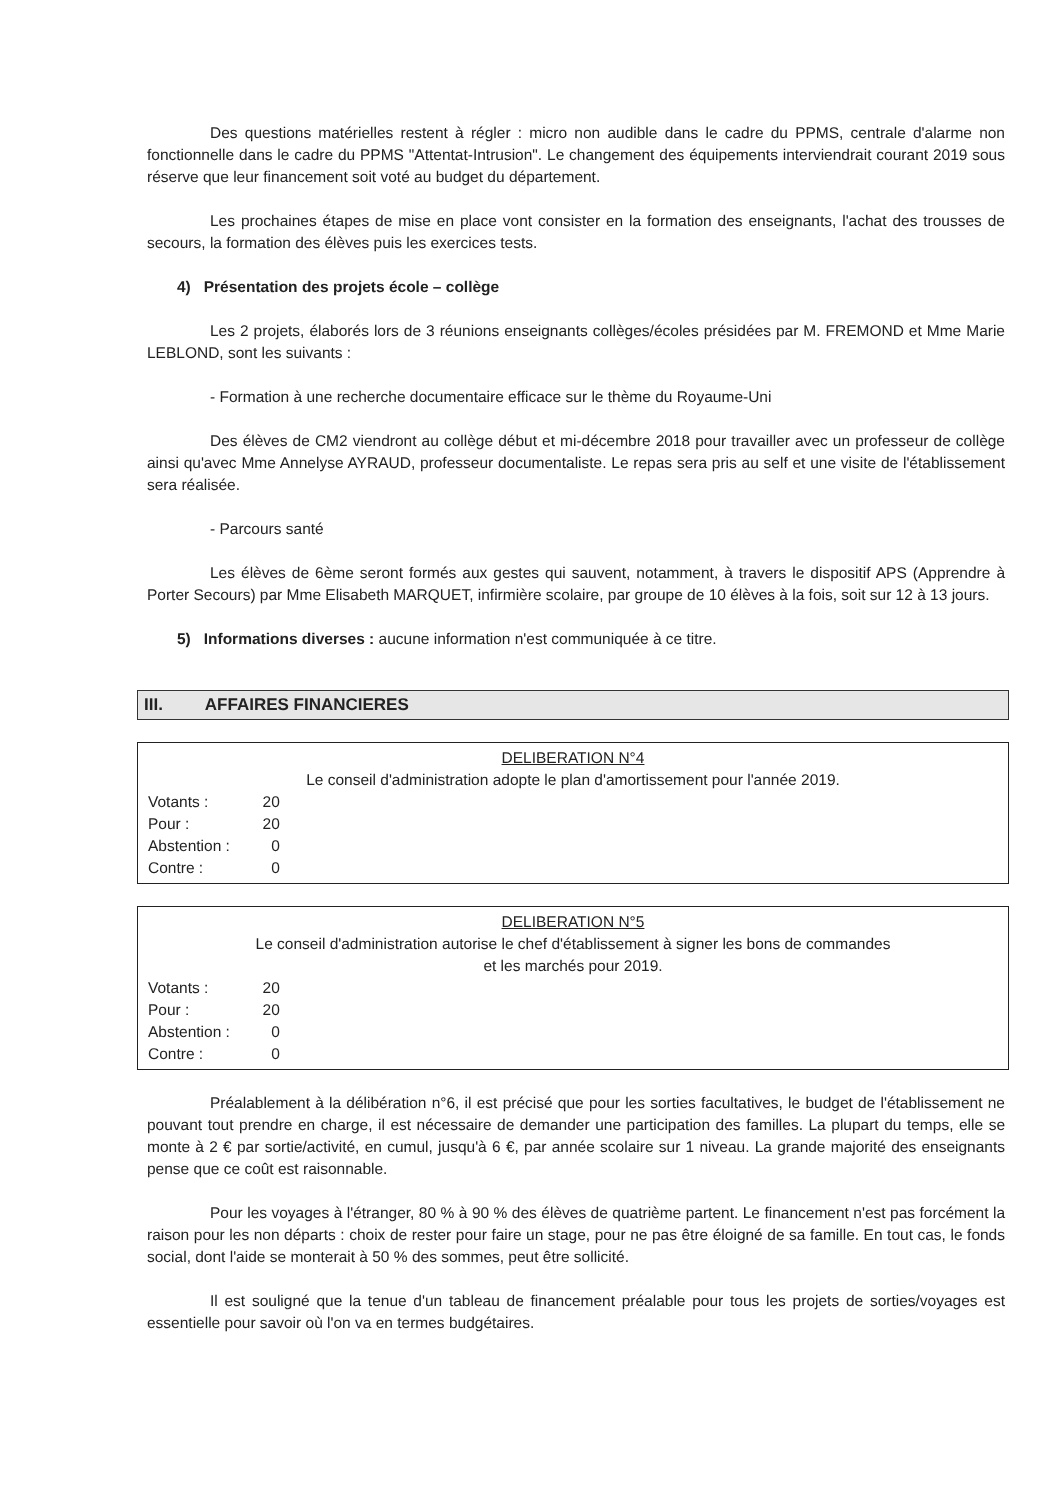Des questions matérielles restent à régler : micro non audible dans le cadre du PPMS, centrale d'alarme non fonctionnelle dans le cadre du PPMS "Attentat-Intrusion". Le changement des équipements interviendrait courant 2019 sous réserve que leur financement soit voté au budget du département.
Les prochaines étapes de mise en place vont consister en la formation des enseignants, l'achat des trousses de secours, la formation des élèves puis les exercices tests.
4) Présentation des projets école – collège
Les 2 projets, élaborés lors de 3 réunions enseignants collèges/écoles présidées par M. FREMOND et Mme Marie LEBLOND, sont les suivants :
- Formation à une recherche documentaire efficace sur le thème du Royaume-Uni
Des élèves de CM2 viendront au collège début et mi-décembre 2018 pour travailler avec un professeur de collège ainsi qu'avec Mme Annelyse AYRAUD, professeur documentaliste. Le repas sera pris au self et une visite de l'établissement sera réalisée.
- Parcours santé
Les élèves de 6ème seront formés aux gestes qui sauvent, notamment, à travers le dispositif APS (Apprendre à Porter Secours) par Mme Elisabeth MARQUET, infirmière scolaire, par groupe de 10 élèves à la fois, soit sur 12 à 13 jours.
5) Informations diverses : aucune information n'est communiquée à ce titre.
III. AFFAIRES FINANCIERES
DELIBERATION N°4
Le conseil d'administration adopte le plan d'amortissement pour l'année 2019.
| Votants : | 20 |
| Pour : | 20 |
| Abstention : | 0 |
| Contre : | 0 |
DELIBERATION N°5
Le conseil d'administration autorise le chef d'établissement à signer les bons de commandes
et les marchés pour 2019.
| Votants : | 20 |
| Pour : | 20 |
| Abstention : | 0 |
| Contre : | 0 |
Préalablement à la délibération n°6, il est précisé que pour les sorties facultatives, le budget de l'établissement ne pouvant tout prendre en charge, il est nécessaire de demander une participation des familles. La plupart du temps, elle se monte à 2 € par sortie/activité, en cumul, jusqu'à 6 €, par année scolaire sur 1 niveau. La grande majorité des enseignants pense que ce coût est raisonnable.
Pour les voyages à l'étranger, 80 % à 90 % des élèves de quatrième partent. Le financement n'est pas forcément la raison pour les non départs : choix de rester pour faire un stage, pour ne pas être éloigné de sa famille. En tout cas, le fonds social, dont l'aide se monterait à 50 % des sommes, peut être sollicité.
Il est souligné que la tenue d'un tableau de financement préalable pour tous les projets de sorties/voyages est essentielle pour savoir où l'on va en termes budgétaires.